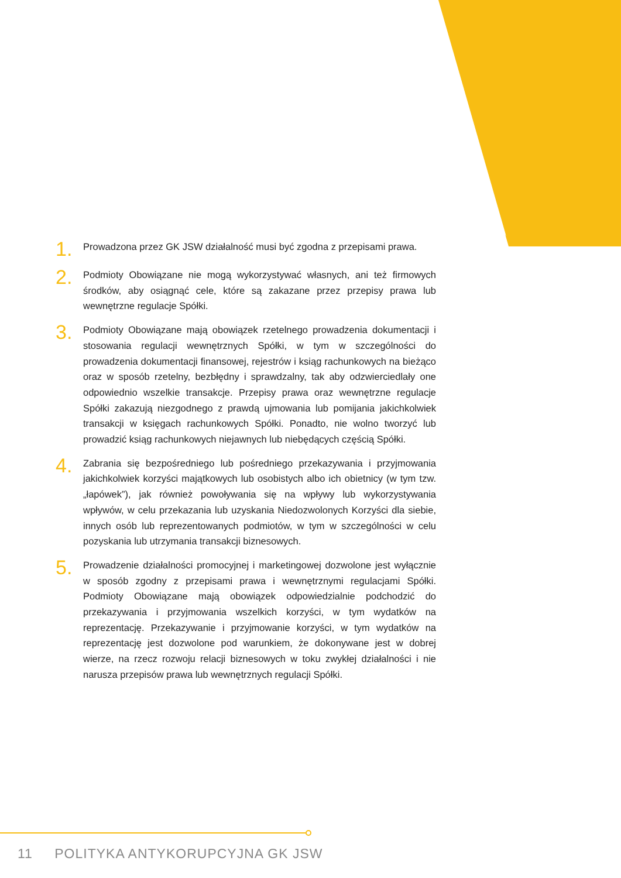1.
Prowadzona przez GK JSW działalność musi być zgodna z przepisami prawa.
2.
Podmioty Obowiązane nie mogą wykorzystywać własnych, ani też firmowych środków, aby osiągnąć cele, które są zakazane przez przepisy prawa lub wewnętrzne regulacje Spółki.
3.
Podmioty Obowiązane mają obowiązek rzetelnego prowadzenia dokumentacji i stosowania regulacji wewnętrznych Spółki, w tym w szczególności do prowadzenia dokumentacji finansowej, rejestrów i ksiąg rachunkowych na bieżąco oraz w sposób rzetelny, bezbłędny i sprawdzalny, tak aby odzwierciedlały one odpowiednio wszelkie transakcje. Przepisy prawa oraz wewnętrzne regulacje Spółki zakazują niezgodnego z prawdą ujmowania lub pomijania jakichkolwiek transakcji w księgach rachunkowych Spółki. Ponadto, nie wolno tworzyć lub prowadzić ksiąg rachunkowych niejawnych lub niebędących częścią Spółki.
4.
Zabrania się bezpośredniego lub pośredniego przekazywania i przyjmowania jakichkolwiek korzyści majątkowych lub osobistych albo ich obietnicy (w tym tzw. „łapówek”), jak również powoływania się na wpływy lub wykorzystywania wpływów, w celu przekazania lub uzyskania Niedozwolonych Korzyści dla siebie, innych osób lub reprezentowanych podmiotów, w tym w szczególności w celu pozyskania lub utrzymania transakcji biznesowych.
5.
Prowadzenie działalności promocyjnej i marketingowej dozwolone jest wyłącznie w sposób zgodny z przepisami prawa i wewnętrznymi regulacjami Spółki. Podmioty Obowiązane mają obowiązek odpowiedzialnie podchodzić do przekazywania i przyjmowania wszelkich korzyści, w tym wydatków na reprezentację. Przekazywanie i przyjmowanie korzyści, w tym wydatków na reprezentację jest dozwolone pod warunkiem, że dokonywane jest w dobrej wierze, na rzecz rozwoju relacji biznesowych w toku zwykłej działalności i nie narusza przepisów prawa lub wewnętrznych regulacji Spółki.
11 POLITYKA ANTYKORUPCYJNA GK JSW